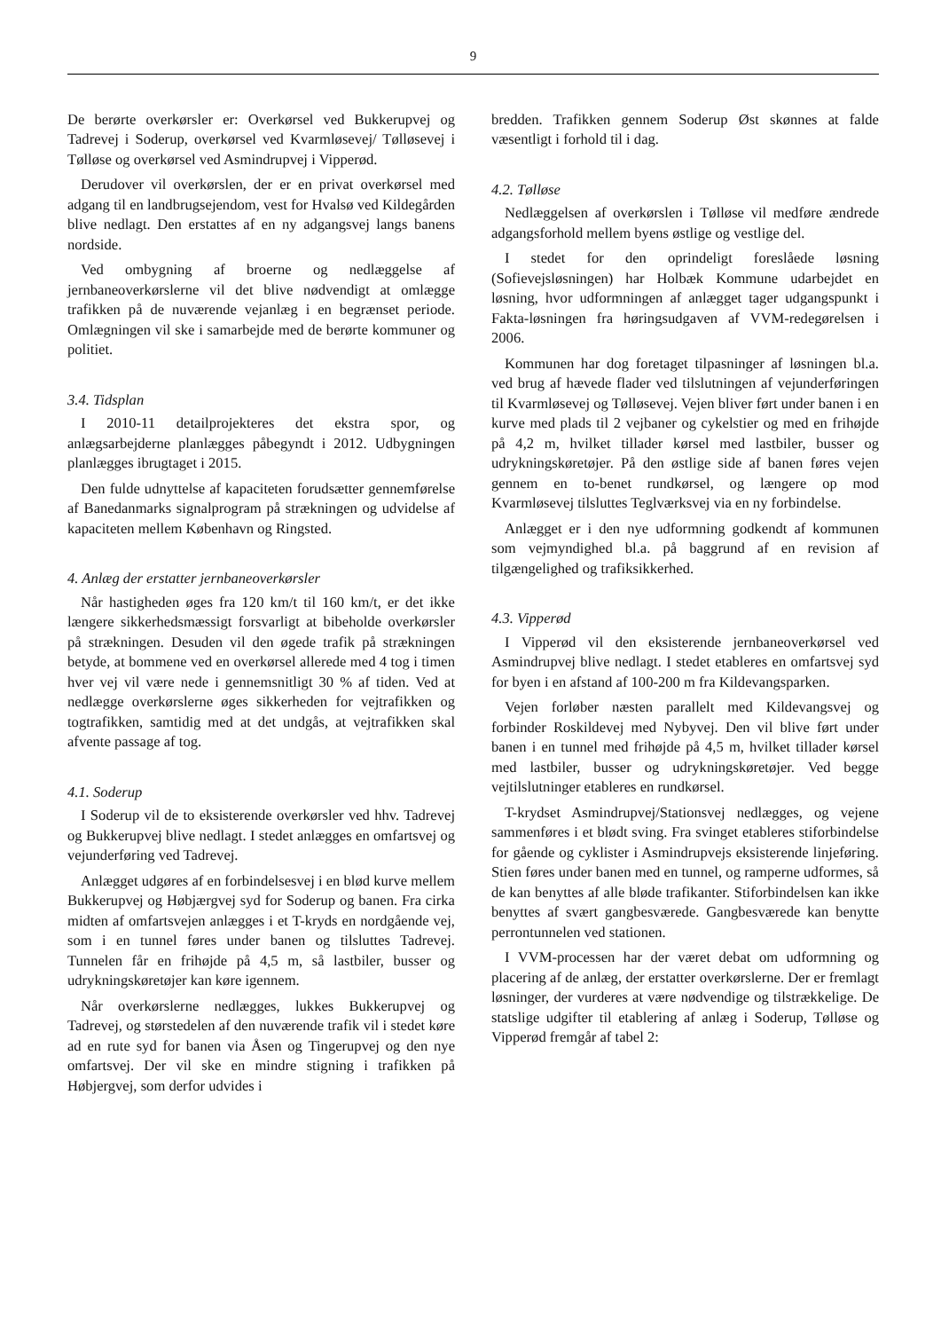9
De berørte overkørsler er: Overkørsel ved Bukkerupvej og Tadrevej i Soderup, overkørsel ved Kvarmløsevej/ Tølløsevej i Tølløse og overkørsel ved Asmindrupvej i Vipperød.
Derudover vil overkørslen, der er en privat overkørsel med adgang til en landbrugsejendom, vest for Hvalsø ved Kildegården blive nedlagt. Den erstattes af en ny adgangsvej langs banens nordside.
Ved ombygning af broerne og nedlæggelse af jernbaneoverkørslerne vil det blive nødvendigt at omlægge trafikken på de nuværende vejanlæg i en begrænset periode. Omlægningen vil ske i samarbejde med de berørte kommuner og politiet.
3.4. Tidsplan
I 2010-11 detailprojekteres det ekstra spor, og anlægsarbejderne planlægges påbegyndt i 2012. Udbygningen planlægges ibrugtaget i 2015.
Den fulde udnyttelse af kapaciteten forudsætter gennemførelse af Banedanmarks signalprogram på strækningen og udvidelse af kapaciteten mellem København og Ringsted.
4. Anlæg der erstatter jernbaneoverkørsler
Når hastigheden øges fra 120 km/t til 160 km/t, er det ikke længere sikkerhedsmæssigt forsvarligt at bibeholde overkørsler på strækningen. Desuden vil den øgede trafik på strækningen betyde, at bommene ved en overkørsel allerede med 4 tog i timen hver vej vil være nede i gennemsnitligt 30 % af tiden. Ved at nedlægge overkørslerne øges sikkerheden for vejtrafikken og togtrafikken, samtidig med at det undgås, at vejtrafikken skal afvente passage af tog.
4.1. Soderup
I Soderup vil de to eksisterende overkørsler ved hhv. Tadrevej og Bukkerupvej blive nedlagt. I stedet anlægges en omfartsvej og vejunderføring ved Tadrevej.
Anlægget udgøres af en forbindelsesvej i en blød kurve mellem Bukkerupvej og Høbjærgvej syd for Soderup og banen. Fra cirka midten af omfartsvejen anlægges i et T-kryds en nordgående vej, som i en tunnel føres under banen og tilsluttes Tadrevej. Tunnelen får en frihøjde på 4,5 m, så lastbiler, busser og udrykningskøretøjer kan køre igennem.
Når overkørslerne nedlægges, lukkes Bukkerupvej og Tadrevej, og størstedelen af den nuværende trafik vil i stedet køre ad en rute syd for banen via Åsen og Tingerupvej og den nye omfartsvej. Der vil ske en mindre stigning i trafikken på Høbjergvej, som derfor udvides i
bredden. Trafikken gennem Soderup Øst skønnes at falde væsentligt i forhold til i dag.
4.2. Tølløse
Nedlæggelsen af overkørslen i Tølløse vil medføre ændrede adgangsforhold mellem byens østlige og vestlige del.
I stedet for den oprindeligt foreslåede løsning (Sofievejsløsningen) har Holbæk Kommune udarbejdet en løsning, hvor udformningen af anlægget tager udgangspunkt i Fakta-løsningen fra høringsudgaven af VVM-redegørelsen i 2006.
Kommunen har dog foretaget tilpasninger af løsningen bl.a. ved brug af hævede flader ved tilslutningen af vejunderføringen til Kvarmløsevej og Tølløsevej. Vejen bliver ført under banen i en kurve med plads til 2 vejbaner og cykelstier og med en frihøjde på 4,2 m, hvilket tillader kørsel med lastbiler, busser og udrykningskøretøjer. På den østlige side af banen føres vejen gennem en to-benet rundkørsel, og længere op mod Kvarmløsevej tilsluttes Teglværksvej via en ny forbindelse.
Anlægget er i den nye udformning godkendt af kommunen som vejmyndighed bl.a. på baggrund af en revision af tilgængelighed og trafiksikkerhed.
4.3. Vipperød
I Vipperød vil den eksisterende jernbaneoverkørsel ved Asmindrupvej blive nedlagt. I stedet etableres en omfartsvej syd for byen i en afstand af 100-200 m fra Kildevangsparken.
Vejen forløber næsten parallelt med Kildevangsvej og forbinder Roskildevej med Nybyvej. Den vil blive ført under banen i en tunnel med frihøjde på 4,5 m, hvilket tillader kørsel med lastbiler, busser og udrykningskøretøjer. Ved begge vejtilslutninger etableres en rundkørsel.
T-krydset Asmindrupvej/Stationsvej nedlægges, og vejene sammenføres i et blødt sving. Fra svinget etableres stiforbindelse for gående og cyklister i Asmindrupvejs eksisterende linjeføring. Stien føres under banen med en tunnel, og ramperne udformes, så de kan benyttes af alle bløde trafikanter. Stiforbindelsen kan ikke benyttes af svært gangbesværede. Gangbesværede kan benytte perrontunnelen ved stationen.
I VVM-processen har der været debat om udformning og placering af de anlæg, der erstatter overkørslerne. Der er fremlagt løsninger, der vurderes at være nødvendige og tilstrækkelige. De statslige udgifter til etablering af anlæg i Soderup, Tølløse og Vipperød fremgår af tabel 2: